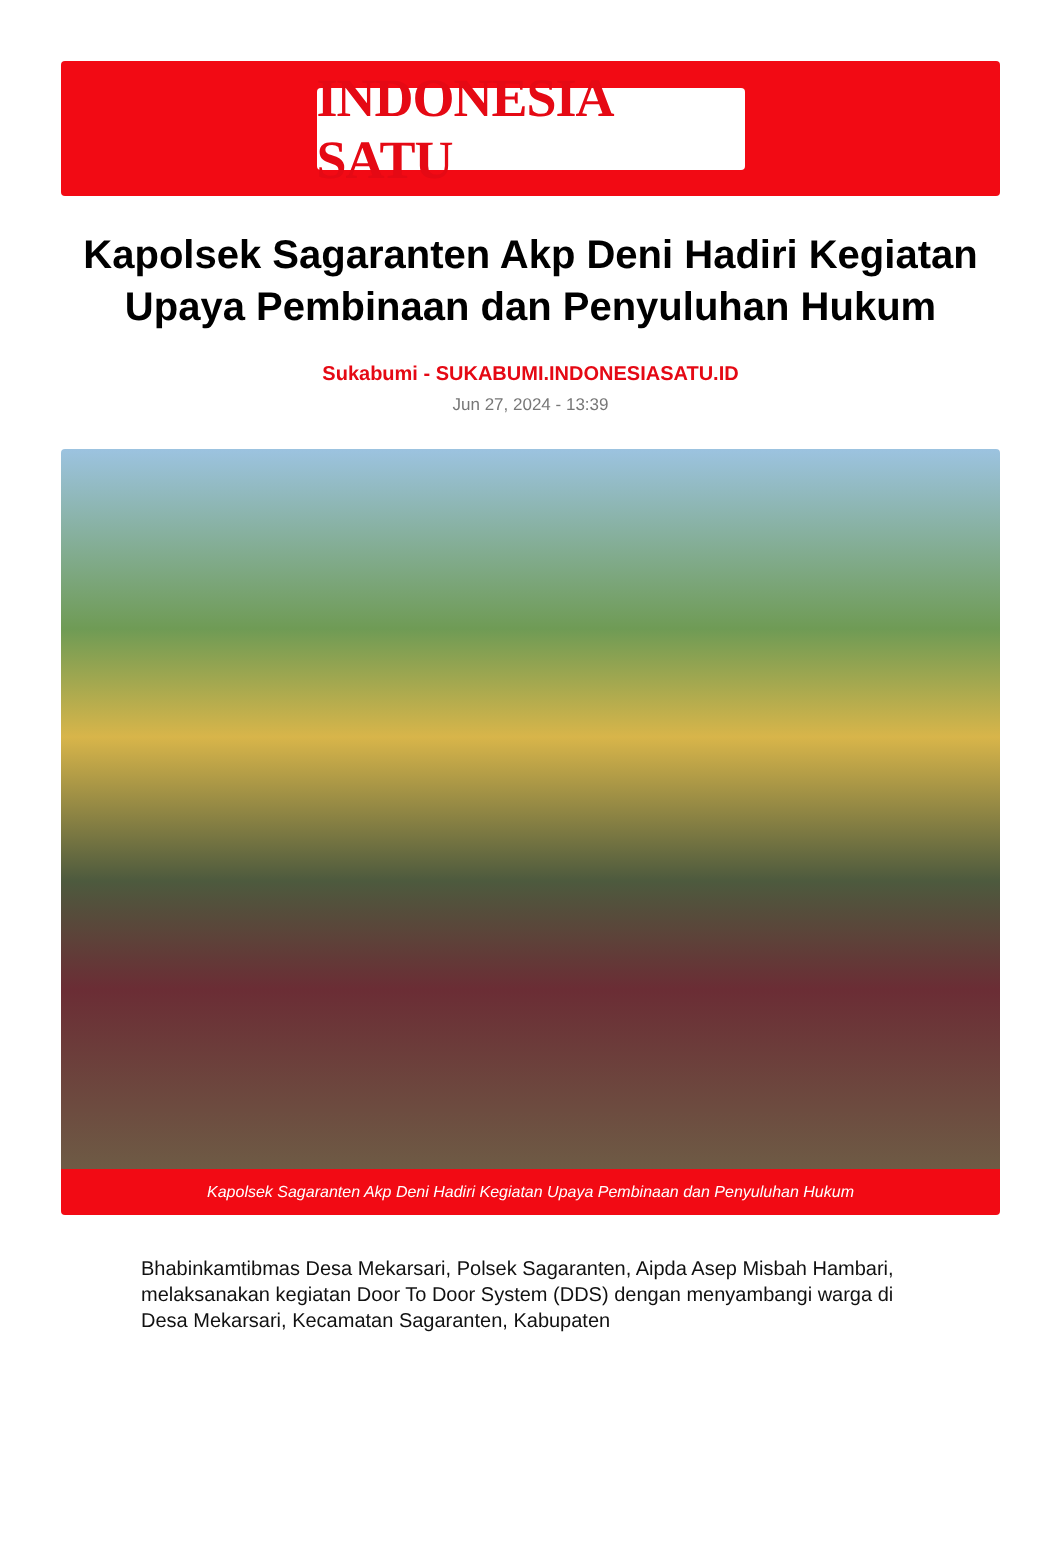INDONESIA SATU
Kapolsek Sagaranten Akp Deni Hadiri Kegiatan Upaya Pembinaan dan Penyuluhan Hukum
Sukabumi - SUKABUMI.INDONESIASATU.ID
Jun 27, 2024 - 13:39
Kapolsek Sagaranten Akp Deni Hadiri Kegiatan Upaya Pembinaan dan Penyuluhan Hukum
Bhabinkamtibmas Desa Mekarsari, Polsek Sagaranten, Aipda Asep Misbah Hambari, melaksanakan kegiatan Door To Door System (DDS) dengan menyambangi warga di Desa Mekarsari, Kecamatan Sagaranten, Kabupaten